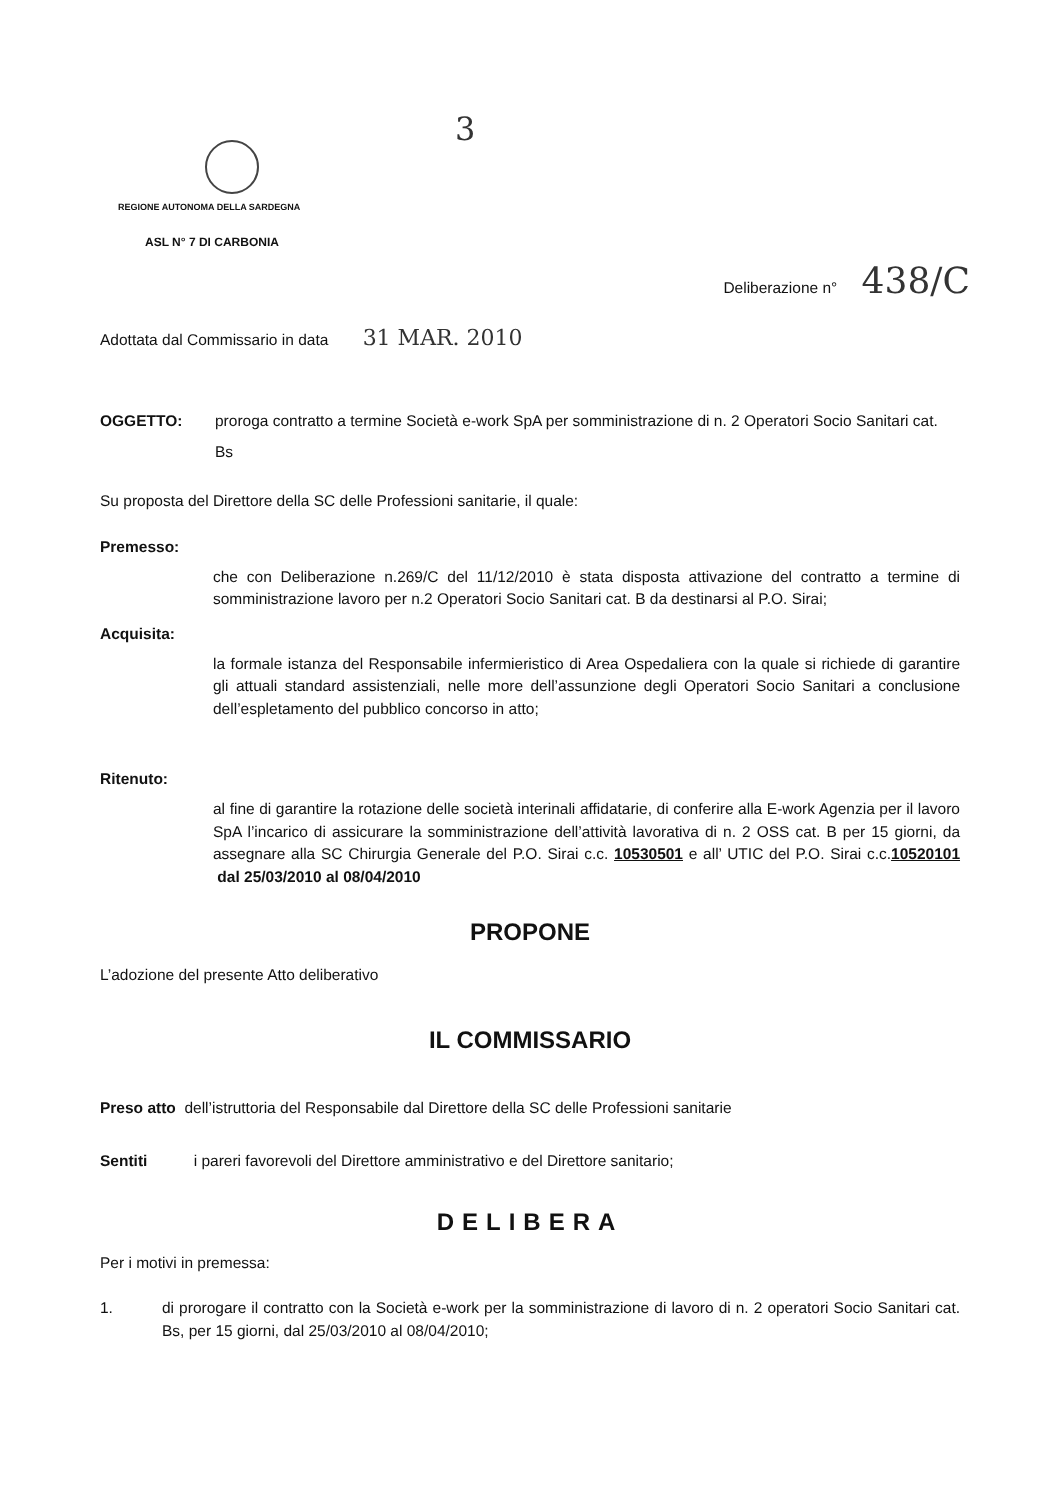3
REGIONE AUTONOMA DELLA SARDEGNA
ASL N° 7 DI CARBONIA
Deliberazione n° 438/C
Adottata dal Commissario in data 31 MAR. 2010
OGGETTO: proroga contratto a termine Società e-work SpA per somministrazione di n. 2 Operatori Socio Sanitari cat. Bs
Su proposta del Direttore della SC delle Professioni sanitarie, il quale:
Premesso:
che con Deliberazione n.269/C del 11/12/2010 è stata disposta attivazione del contratto a termine di somministrazione lavoro per n.2 Operatori Socio Sanitari cat. B da destinarsi al P.O. Sirai;
Acquisita:
la formale istanza del Responsabile infermieristico di Area Ospedaliera con la quale si richiede di garantire gli attuali standard assistenziali, nelle more dell’assunzione degli Operatori Socio Sanitari a conclusione dell’espletamento del pubblico concorso in atto;
Ritenuto:
al fine di garantire la rotazione delle società interinali affidatarie, di conferire alla E-work Agenzia per il lavoro SpA l’incarico di assicurare la somministrazione dell’attività lavorativa di n. 2 OSS cat. B per 15 giorni, da assegnare alla SC Chirurgia Generale del P.O. Sirai c.c. 10530501 e all’ UTIC del P.O. Sirai c.c.10520101 dal 25/03/2010 al 08/04/2010
PROPONE
L’adozione del presente Atto deliberativo
IL COMMISSARIO
Preso atto dell’istruttoria del Responsabile dal Direttore della SC delle Professioni sanitarie
Sentiti i pareri favorevoli del Direttore amministrativo e del Direttore sanitario;
DELIBERA
Per i motivi in premessa:
1. di prorogare il contratto con la Società e-work per la somministrazione di lavoro di n. 2 operatori Socio Sanitari cat. Bs, per 15 giorni, dal 25/03/2010 al 08/04/2010;